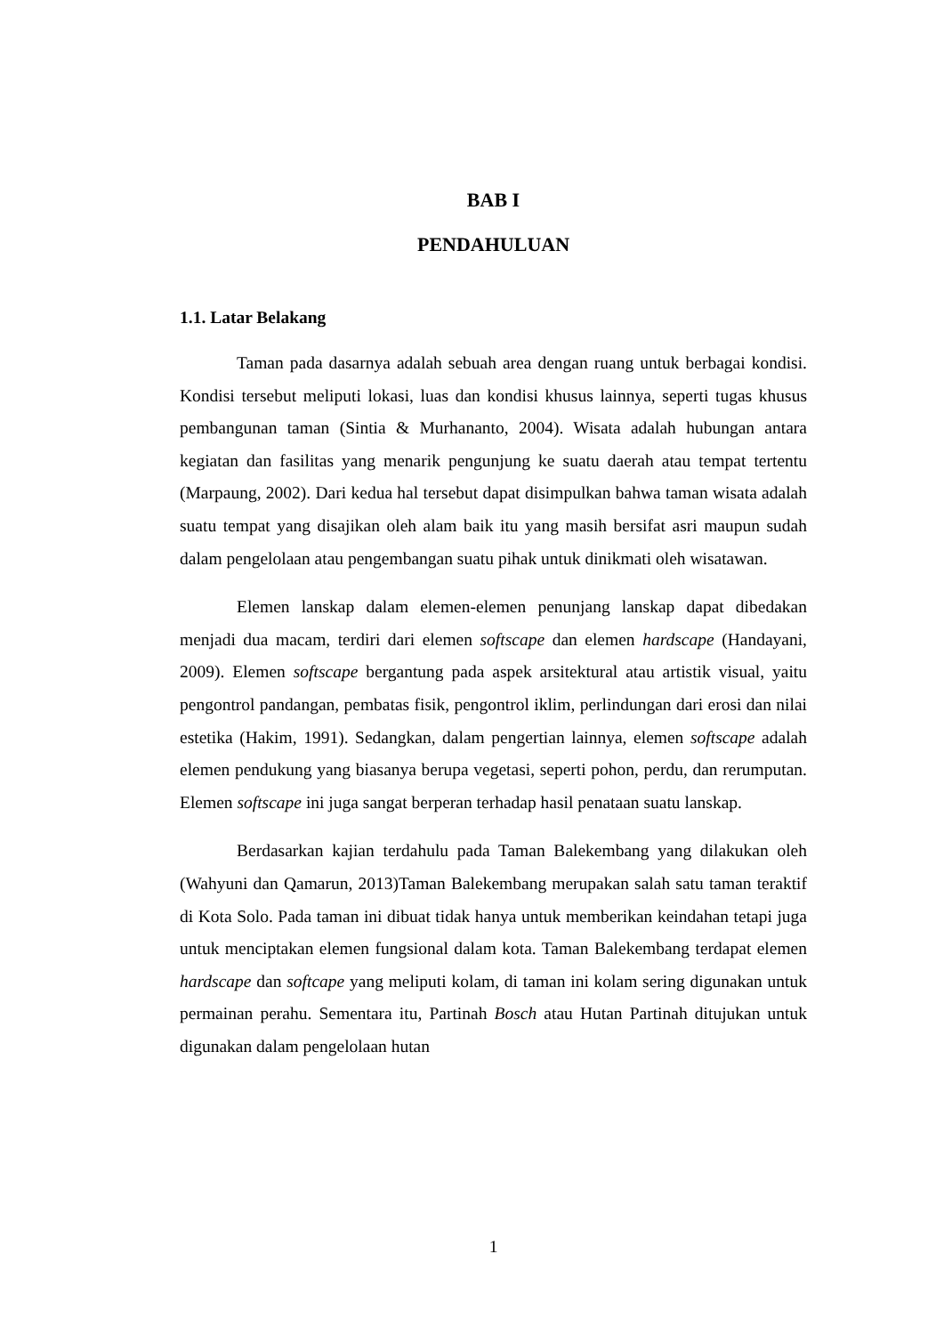BAB I
PENDAHULUAN
1.1. Latar Belakang
Taman pada dasarnya adalah sebuah area dengan ruang untuk berbagai kondisi. Kondisi tersebut meliputi lokasi, luas dan kondisi khusus lainnya, seperti tugas khusus pembangunan taman (Sintia & Murhananto, 2004). Wisata adalah hubungan antara kegiatan dan fasilitas yang menarik pengunjung ke suatu daerah atau tempat tertentu (Marpaung, 2002). Dari kedua hal tersebut dapat disimpulkan bahwa taman wisata adalah suatu tempat yang disajikan oleh alam baik itu yang masih bersifat asri maupun sudah dalam pengelolaan atau pengembangan suatu pihak untuk dinikmati oleh wisatawan.
Elemen lanskap dalam elemen-elemen penunjang lanskap dapat dibedakan menjadi dua macam, terdiri dari elemen softscape dan elemen hardscape (Handayani, 2009). Elemen softscape bergantung pada aspek arsitektural atau artistik visual, yaitu pengontrol pandangan, pembatas fisik, pengontrol iklim, perlindungan dari erosi dan nilai estetika (Hakim, 1991). Sedangkan, dalam pengertian lainnya, elemen softscape adalah elemen pendukung yang biasanya berupa vegetasi, seperti pohon, perdu, dan rerumputan. Elemen softscape ini juga sangat berperan terhadap hasil penataan suatu lanskap.
Berdasarkan kajian terdahulu pada Taman Balekembang yang dilakukan oleh (Wahyuni dan Qamarun, 2013)Taman Balekembang merupakan salah satu taman teraktif di Kota Solo. Pada taman ini dibuat tidak hanya untuk memberikan keindahan tetapi juga untuk menciptakan elemen fungsional dalam kota. Taman Balekembang terdapat elemen hardscape dan softcape yang meliputi kolam, di taman ini kolam sering digunakan untuk permainan perahu. Sementara itu, Partinah Bosch atau Hutan Partinah ditujukan untuk digunakan dalam pengelolaan hutan
1